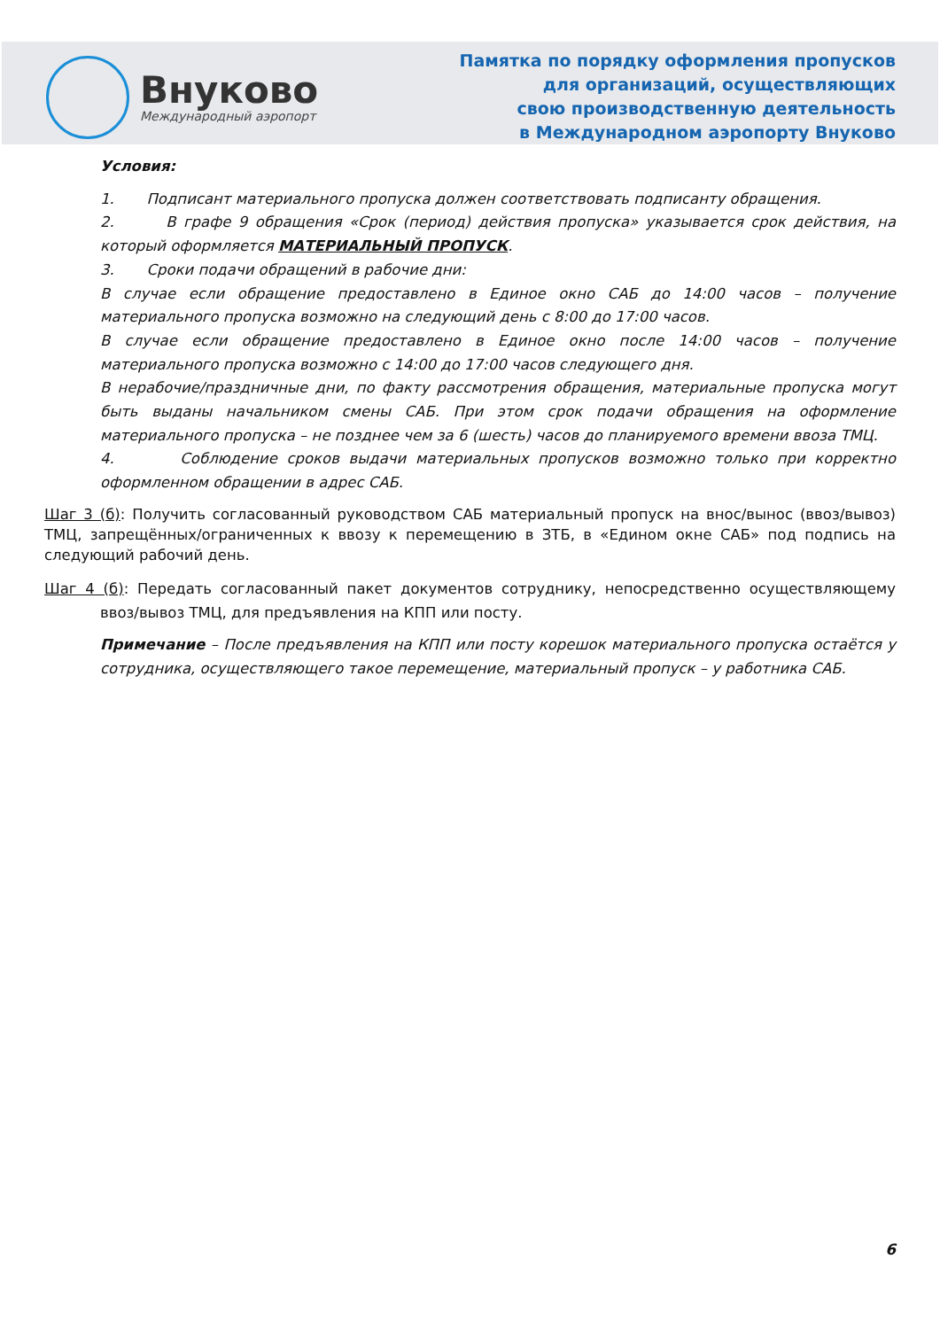Внуково
Международный аэропорт
Памятка по порядку оформления пропусков
для организаций, осуществляющих
свою производственную деятельность
в Международном аэропорту Внуково
Условия:
1. Подписант материального пропуска должен соответствовать подписанту обращения.
2. В графе 9 обращения «Срок (период) действия пропуска» указывается срок действия, на который оформляется МАТЕРИАЛЬНЫЙ ПРОПУСК.
3. Сроки подачи обращений в рабочие дни:
В случае если обращение предоставлено в Единое окно САБ до 14:00 часов – получение материального пропуска возможно на следующий день с 8:00 до 17:00 часов.
В случае если обращение предоставлено в Единое окно после 14:00 часов – получение материального пропуска возможно с 14:00 до 17:00 часов следующего дня.
В нерабочие/праздничные дни, по факту рассмотрения обращения, материальные пропуска могут быть выданы начальником смены САБ. При этом срок подачи обращения на оформление материального пропуска – не позднее чем за 6 (шесть) часов до планируемого времени ввоза ТМЦ.
4. Соблюдение сроков выдачи материальных пропусков возможно только при корректно оформленном обращении в адрес САБ.
Шаг 3 (б): Получить согласованный руководством САБ материальный пропуск на внос/вынос (ввоз/вывоз) ТМЦ, запрещённых/ограниченных к ввозу к перемещению в ЗТБ, в «Едином окне САБ» под подпись на следующий рабочий день.
Шаг 4 (б): Передать согласованный пакет документов сотруднику, непосредственно осуществляющему ввоз/вывоз ТМЦ, для предъявления на КПП или посту.
Примечание – После предъявления на КПП или посту корешок материального пропуска остаётся у сотрудника, осуществляющего такое перемещение, материальный пропуск – у работника САБ.
6